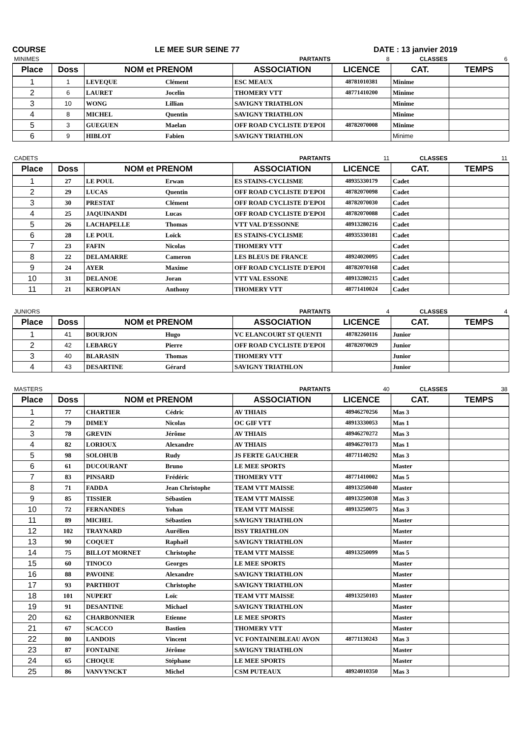COURSE LE MEE SUR SEINE 77 DATE : 13 janvier 2019
| MINIMES | | | | PARTANTS | 8 | CLASSES | 6 |
| Place | Doss | NOM et PRENOM | | ASSOCIATION | LICENCE | CAT. | TEMPS |
| 1 | 1 | LEVEQUE | Clément | ESC MEAUX | 48781010381 | Minime | |
| 2 | 6 | LAURET | Jocelin | THOMERY VTT | 48771410200 | Minime | |
| 3 | 10 | WONG | Lillian | SAVIGNY TRIATHLON | | Minime | |
| 4 | 8 | MICHEL | Quentin | SAVIGNY TRIATHLON | | Minime | |
| 5 | 3 | GUEGUEN | Maelan | OFF ROAD CYCLISTE D'EPOI | 48782070008 | Minime | |
| 6 | 9 | HIBLOT | Fabien | SAVIGNY TRIATHLON | | Minime | |
| CADETS | | | | PARTANTS | 11 | CLASSES | 11 |
| Place | Doss | NOM et PRENOM | | ASSOCIATION | LICENCE | CAT. | TEMPS |
| 1 | 27 | LE POUL | Erwan | ES STAINS-CYCLISME | 48935330179 | Cadet | |
| 2 | 29 | LUCAS | Quentin | OFF ROAD CYCLISTE D'EPOI | 48782070098 | Cadet | |
| 3 | 30 | PRESTAT | Clément | OFF ROAD CYCLISTE D'EPOI | 48782070030 | Cadet | |
| 4 | 25 | JAQUINANDI | Lucas | OFF ROAD CYCLISTE D'EPOI | 48782070088 | Cadet | |
| 5 | 26 | LACHAPELLE | Thomas | VTT VAL D'ESSONNE | 48913280216 | Cadet | |
| 6 | 28 | LE POUL | Loïck | ES STAINS-CYCLISME | 48935330181 | Cadet | |
| 7 | 23 | FAFIN | Nicolas | THOMERY VTT | | Cadet | |
| 8 | 22 | DELAMARRE | Cameron | LES BLEUS DE FRANCE | 48924020095 | Cadet | |
| 9 | 24 | AYER | Maxime | OFF ROAD CYCLISTE D'EPOI | 48782070168 | Cadet | |
| 10 | 31 | DELANOE | Joran | VTT VAL ESSONE | 48913280215 | Cadet | |
| 11 | 21 | KEROPIAN | Anthony | THOMERY VTT | 48771410024 | Cadet | |
| JUNIORS | | | | PARTANTS | 4 | CLASSES | 4 |
| Place | Doss | NOM et PRENOM | | ASSOCIATION | LICENCE | CAT. | TEMPS |
| 1 | 41 | BOURJON | Hugo | VC ELANCOURT ST QUENTI | 48782260116 | Junior | |
| 2 | 42 | LEBARGY | Pierre | OFF ROAD CYCLISTE D'EPOI | 48782070029 | Junior | |
| 3 | 40 | BLARASIN | Thomas | THOMERY VTT | | Junior | |
| 4 | 43 | DESARTINE | Gérard | SAVIGNY TRIATHLON | | Junior | |
| MASTERS | | | | PARTANTS | 40 | CLASSES | 38 |
| Place | Doss | NOM et PRENOM | | ASSOCIATION | LICENCE | CAT. | TEMPS |
| 1 | 77 | CHARTIER | Cédric | AV THIAIS | 48946270256 | Mas 3 | |
| 2 | 79 | DIMEY | Nicolas | OC GIF VTT | 48913330053 | Mas 1 | |
| 3 | 78 | GREVIN | Jérôme | AV THIAIS | 48946270272 | Mas 3 | |
| 4 | 82 | LORIOUX | Alexandre | AV THIAIS | 48946270173 | Mas 1 | |
| 5 | 98 | SOLOHUB | Rudy | JS FERTE GAUCHER | 48771140292 | Mas 3 | |
| 6 | 61 | DUCOURANT | Bruno | LE MEE SPORTS | | Master | |
| 7 | 83 | PINSARD | Frédéric | THOMERY VTT | 48771410002 | Mas 5 | |
| 8 | 71 | FADDA | Jean Christophe | TEAM VTT MAISSE | 48913250040 | Master | |
| 9 | 85 | TISSIER | Sébastien | TEAM VTT MAISSE | 48913250038 | Mas 3 | |
| 10 | 72 | FERNANDES | Yohan | TEAM VTT MAISSE | 48913250075 | Mas 3 | |
| 11 | 89 | MICHEL | Sébastien | SAVIGNY TRIATHLON | | Master | |
| 12 | 102 | TRAYNARD | Aurélien | ISSY TRIATHLON | | Master | |
| 13 | 90 | COQUET | Raphaël | SAVIGNY TRIATHLON | | Master | |
| 14 | 75 | BILLOT MORNET | Christophe | TEAM VTT MAISSE | 48913250099 | Mas 5 | |
| 15 | 60 | TINOCO | Georges | LE MEE SPORTS | | Master | |
| 16 | 88 | PAVOINE | Alexandre | SAVIGNY TRIATHLON | | Master | |
| 17 | 93 | PARTHIOT | Christophe | SAVIGNY TRIATHLON | | Master | |
| 18 | 101 | NUPERT | Loïc | TEAM VTT MAISSE | 48913250103 | Master | |
| 19 | 91 | DESANTINE | Michael | SAVIGNY TRIATHLON | | Master | |
| 20 | 62 | CHARBONNIER | Etienne | LE MEE SPORTS | | Master | |
| 21 | 67 | SCACCO | Bastien | THOMERY VTT | | Master | |
| 22 | 80 | LANDOIS | Vincent | VC FONTAINEBLEAU AVON | 48771130243 | Mas 3 | |
| 23 | 87 | FONTAINE | Jérôme | SAVIGNY TRIATHLON | | Master | |
| 24 | 65 | CHOQUE | Stéphane | LE MEE SPORTS | | Master | |
| 25 | 86 | VANVYNCKT | Michel | CSM PUTEAUX | 48924010350 | Mas 3 | |